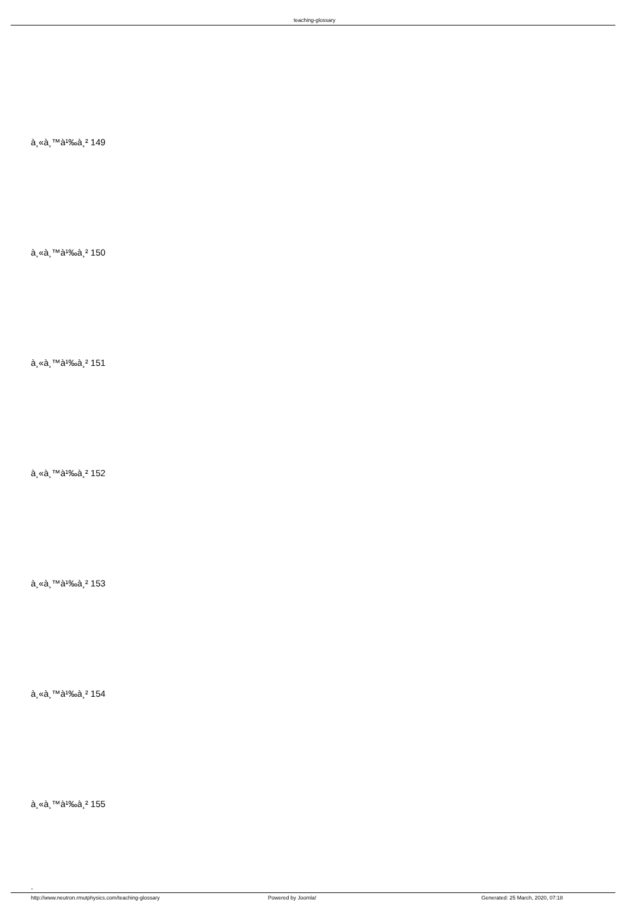teaching-glossary
à¸«à¸™à¹‰à¸² 149
à¸«à¸™à¹‰à¸² 150
à¸«à¸™à¹‰à¸² 151
à¸«à¸™à¹‰à¸² 152
à¸«à¸™à¹‰à¸² 153
à¸«à¸™à¹‰à¸² 154
à¸«à¸™à¹‰à¸² 155
.
http://www.neutron.rmutphysics.com/teaching-glossary Powered by Joomla! Generated: 25 March, 2020, 07:18